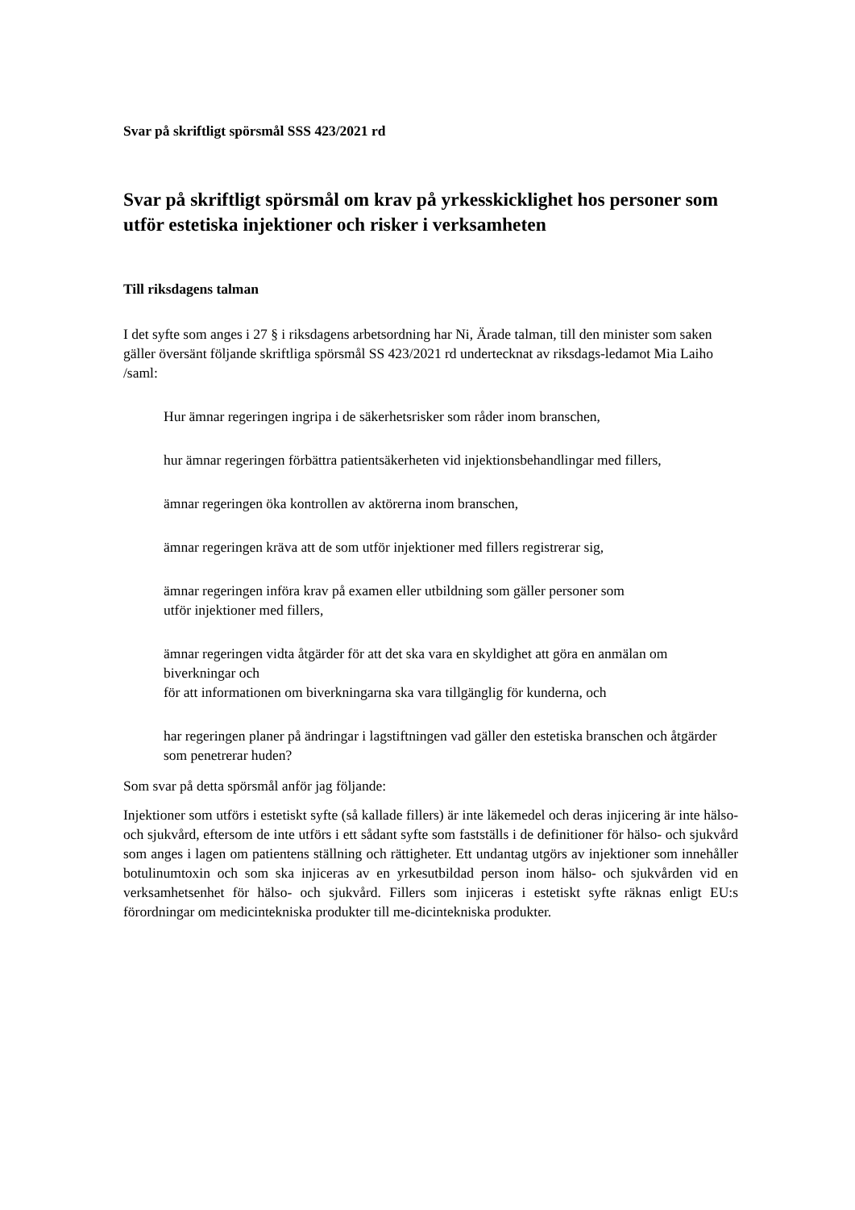Svar på skriftligt spörsmål SSS 423/2021 rd
Svar på skriftligt spörsmål om krav på yrkesskicklighet hos personer som utför estetiska injektioner och risker i verksamheten
Till riksdagens talman
I det syfte som anges i 27 § i riksdagens arbetsordning har Ni, Ärade talman, till den minister som saken gäller översänt följande skriftliga spörsmål SS 423/2021 rd undertecknat av riksdags-ledamot Mia Laiho /saml:
Hur ämnar regeringen ingripa i de säkerhetsrisker som råder inom branschen,
hur ämnar regeringen förbättra patientsäkerheten vid injektionsbehandlingar med fillers,
ämnar regeringen öka kontrollen av aktörerna inom branschen,
ämnar regeringen kräva att de som utför injektioner med fillers registrerar sig,
ämnar regeringen införa krav på examen eller utbildning som gäller personer som
utför injektioner med fillers,
ämnar regeringen vidta åtgärder för att det ska vara en skyldighet att göra en anmälan om biverkningar och
för att informationen om biverkningarna ska vara tillgänglig för kunderna, och
har regeringen planer på ändringar i lagstiftningen vad gäller den estetiska branschen och åtgärder som penetrerar huden?
Som svar på detta spörsmål anför jag följande:
Injektioner som utförs i estetiskt syfte (så kallade fillers) är inte läkemedel och deras injicering är inte hälso- och sjukvård, eftersom de inte utförs i ett sådant syfte som fastställs i de definitioner för hälso- och sjukvård som anges i lagen om patientens ställning och rättigheter. Ett undantag utgörs av injektioner som innehåller botulinumtoxin och som ska injiceras av en yrkesutbildad person inom hälso- och sjukvården vid en verksamhetsenhet för hälso- och sjukvård. Fillers som injiceras i estetiskt syfte räknas enligt EU:s förordningar om medicintekniska produkter till me-dicintekniska produkter.